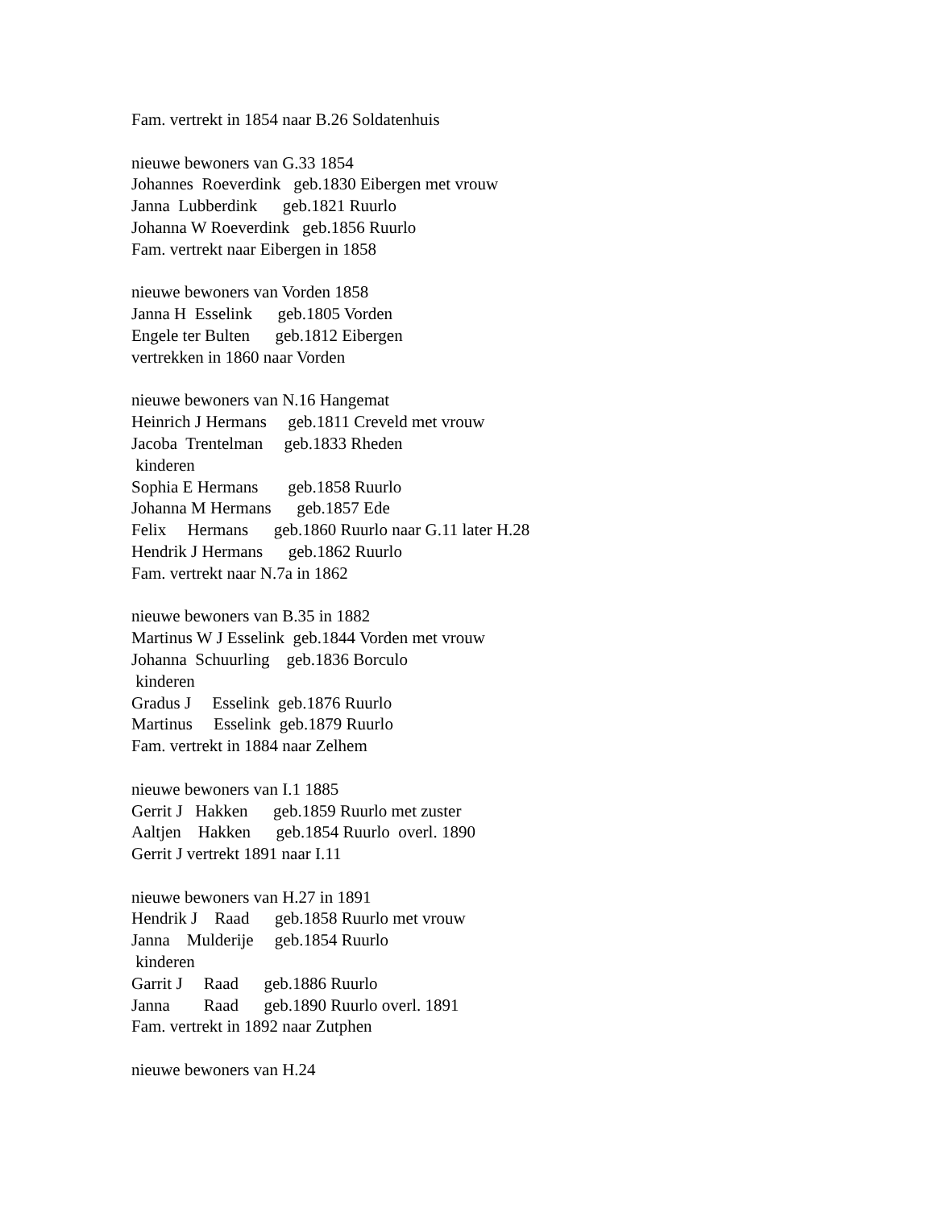Fam. vertrekt in 1854 naar B.26 Soldatenhuis nieuwe bewoners van G.33 1854 Johannes Roeverdink geb.1830 Eibergen met vrouw Janna Lubberdink geb.1821 Ruurlo Johanna W Roeverdink geb.1856 Ruurlo Fam. vertrekt naar Eibergen in 1858 nieuwe bewoners van Vorden 1858 Janna H Esselink geb.1805 Vorden Engele ter Bulten geb.1812 Eibergen vertrekken in 1860 naar Vorden nieuwe bewoners van N.16 Hangemat Heinrich J Hermans geb.1811 Creveld met vrouw Jacoba Trentelman geb.1833 Rheden kinderen Sophia E Hermans geb.1858 Ruurlo Johanna M Hermans geb.1857 Ede Felix Hermans geb.1860 Ruurlo naar G.11 later H.28 Hendrik J Hermans geb.1862 Ruurlo Fam. vertrekt naar N.7a in 1862 nieuwe bewoners van B.35 in 1882 Martinus W J Esselink geb.1844 Vorden met vrouw Johanna Schuurling geb.1836 Borculo kinderen Gradus J Esselink geb.1876 Ruurlo Martinus Esselink geb.1879 Ruurlo Fam. vertrekt in 1884 naar Zelhem nieuwe bewoners van I.1 1885 Gerrit J Hakken geb.1859 Ruurlo met zuster Aaltjen Hakken geb.1854 Ruurlo overl. 1890 Gerrit J vertrekt 1891 naar I.11 nieuwe bewoners van H.27 in 1891 Hendrik J Raad geb.1858 Ruurlo met vrouw Janna Mulderije geb.1854 Ruurlo kinderen Garrit J Raad geb.1886 Ruurlo Janna Raad geb.1890 Ruurlo overl. 1891 Fam. vertrekt in 1892 naar Zutphen nieuwe bewoners van H.24